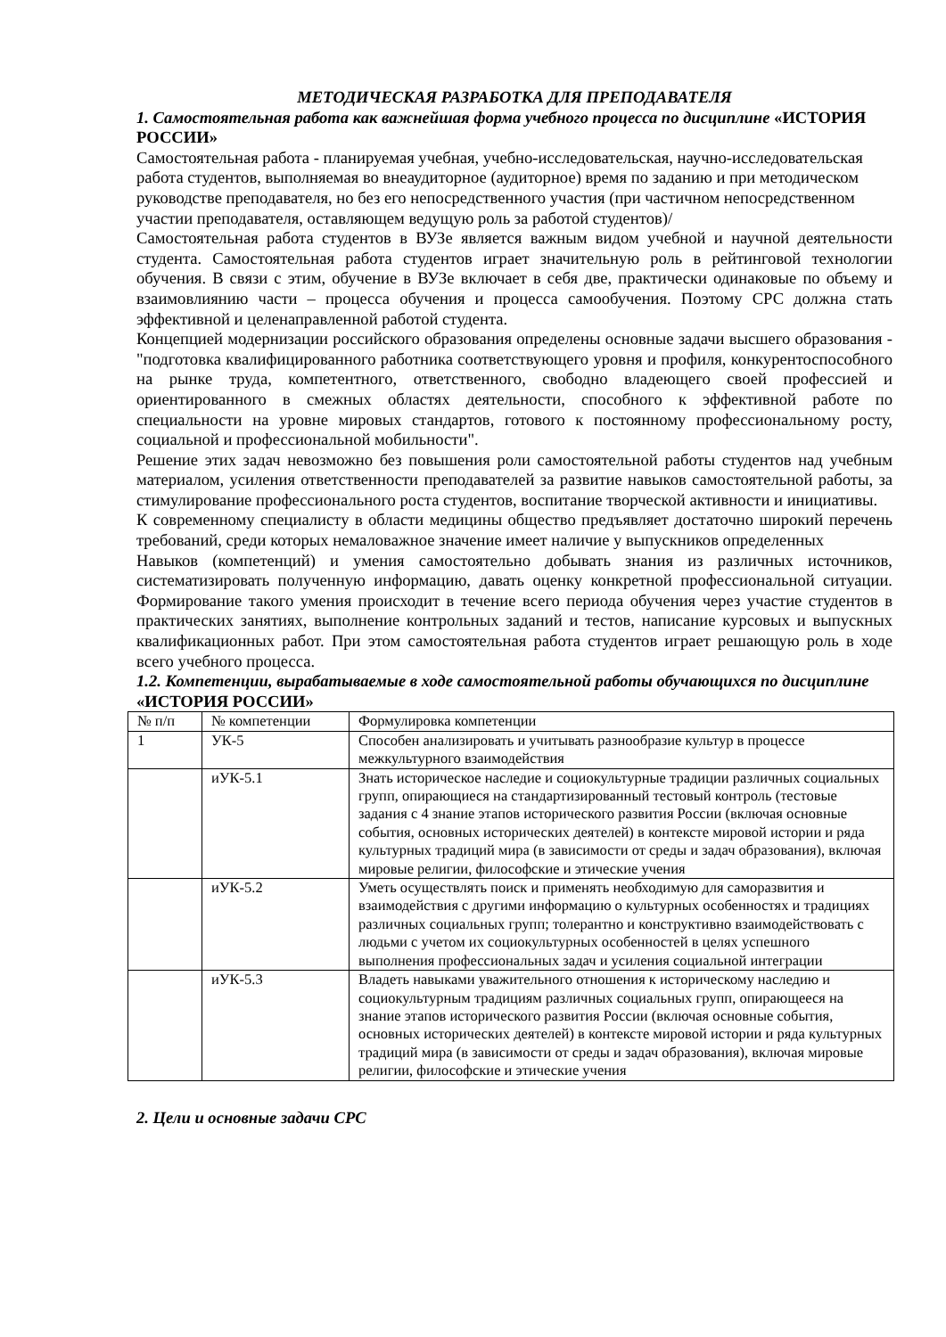МЕТОДИЧЕСКАЯ РАЗРАБОТКА ДЛЯ ПРЕПОДАВАТЕЛЯ
1. Самостоятельная работа как важнейшая форма учебного процесса по дисциплине «ИСТОРИЯ РОССИИ»
Самостоятельная работа - планируемая учебная, учебно-исследовательская, научно-исследовательская работа студентов, выполняемая во внеаудиторное (аудиторное) время по заданию и при методическом руководстве преподавателя, но без его непосредственного участия (при частичном непосредственном участии преподавателя, оставляющем ведущую роль за работой студентов)/
Самостоятельная работа студентов в ВУЗе является важным видом учебной и научной деятельности студента. Самостоятельная работа студентов играет значительную роль в рейтинговой технологии обучения. В связи с этим, обучение в ВУЗе включает в себя две, практически одинаковые по объему и взаимовлиянию части – процесса обучения и процесса самообучения. Поэтому СРС должна стать эффективной и целенаправленной работой студента.
Концепцией модернизации российского образования определены основные задачи высшего образования - "подготовка квалифицированного работника соответствующего уровня и профиля, конкурентоспособного на рынке труда, компетентного, ответственного, свободно владеющего своей профессией и ориентированного в смежных областях деятельности, способного к эффективной работе по специальности на уровне мировых стандартов, готового к постоянному профессиональному росту, социальной и профессиональной мобильности".
Решение этих задач невозможно без повышения роли самостоятельной работы студентов над учебным материалом, усиления ответственности преподавателей за развитие навыков самостоятельной работы, за стимулирование профессионального роста студентов, воспитание творческой активности и инициативы.
К современному специалисту в области медицины общество предъявляет достаточно широкий перечень требований, среди которых немаловажное значение имеет наличие у выпускников определенных
Навыков (компетенций) и умения самостоятельно добывать знания из различных источников, систематизировать полученную информацию, давать оценку конкретной профессиональной ситуации. Формирование такого умения происходит в течение всего периода обучения через участие студентов в практических занятиях, выполнение контрольных заданий и тестов, написание курсовых и выпускных квалификационных работ. При этом самостоятельная работа студентов играет решающую роль в ходе всего учебного процесса.
1.2. Компетенции, вырабатываемые в ходе самостоятельной работы обучающихся по дисциплине «ИСТОРИЯ РОССИИ»
| № п/п | № компетенции | Формулировка компетенции |
| 1 | УК-5 | Способен анализировать и учитывать разнообразие культур в процессе межкультурного взаимодействия |
| | иУК-5.1 | Знать историческое наследие и социокультурные традиции различных социальных групп, опирающиеся на стандартизированный тестовый контроль (тестовые задания с 4 знание этапов исторического развития России (включая основные события, основных исторических деятелей) в контексте мировой истории и ряда культурных традиций мира (в зависимости от среды и задач образования), включая мировые религии, философские и этические учения |
| | иУК-5.2 | Уметь осуществлять поиск и применять необходимую для саморазвития и взаимодействия с другими информацию о культурных особенностях и традициях различных социальных групп; толерантно и конструктивно взаимодействовать с людьми с учетом их социокультурных особенностей в целях успешного выполнения профессиональных задач и усиления социальной интеграции |
| | иУК-5.3 | Владеть навыками уважительного отношения к историческому наследию и социокультурным традициям различных социальных групп, опирающееся на знание этапов исторического развития России (включая основные события, основных исторических деятелей) в контексте мировой истории и ряда культурных традиций мира (в зависимости от среды и задач образования), включая мировые религии, философские и этические учения |
2. Цели и основные задачи СРС